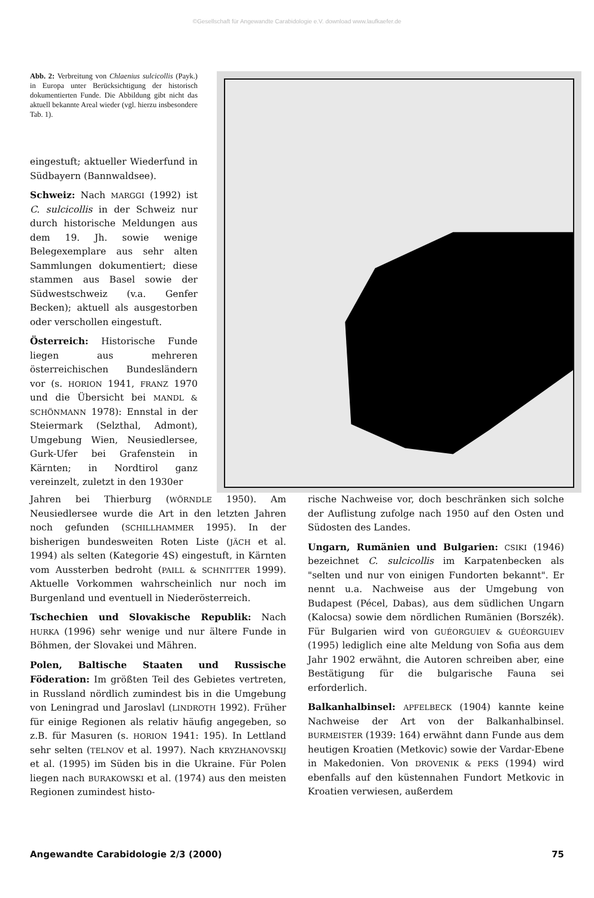©Gesellschaft für Angewandte Carabidologie e.V. download www.laufkaefer.de
Abb. 2: Verbreitung von Chlaenius sulcicollis (Payk.) in Europa unter Berücksichtigung der historisch dokumentierten Funde. Die Abbildung gibt nicht das aktuell bekannte Areal wieder (vgl. hierzu insbesondere Tab. 1).
eingestuft; aktueller Wiederfund in Südbayern (Bannwaldsee).
Schweiz: Nach MARGGI (1992) ist C. sulcicollis in der Schweiz nur durch historische Meldungen aus dem 19. Jh. sowie wenige Belegexemplare aus sehr alten Sammlungen dokumentiert; diese stammen aus Basel sowie der Südwestschweiz (v.a. Genfer Becken); aktuell als ausgestorben oder verschollen eingestuft.
Österreich: Historische Funde liegen aus mehreren österreichischen Bundesländern vor (s. HORION 1941, FRANZ 1970 und die Übersicht bei MANDL & SCHÖNMANN 1978): Ennstal in der Steiermark (Selzthal, Admont), Umgebung Wien, Neusiedlersee, Gurk-Ufer bei Grafenstein in Kärnten; in Nordtirol ganz vereinzelt, zuletzt in den 1930er
?
Jahren bei Thierburg (WÖRNDLE 1950). Am Neusiedlersee wurde die Art in den letzten Jahren noch gefunden (SCHILLHAMMER 1995). In der bisherigen bundesweiten Roten Liste (JÄCH et al. 1994) als selten (Kategorie 4S) eingestuft, in Kärnten vom Aussterben bedroht (PAILL & SCHNITTER 1999). Aktuelle Vorkommen wahrscheinlich nur noch im Burgenland und eventuell in Niederösterreich.
Tschechien und Slovakische Republik: Nach HURKA (1996) sehr wenige und nur ältere Funde in Böhmen, der Slovakei und Mähren.
Polen, Baltische Staaten und Russische Föderation: Im größten Teil des Gebietes vertreten, in Russland nördlich zumindest bis in die Umgebung von Leningrad und Jaroslavl (LINDROTH 1992). Früher für einige Regionen als relativ häufig angegeben, so z.B. für Masuren (s. HORION 1941: 195). In Lettland sehr selten (TELNOV et al. 1997). Nach KRYZHANOVSKIJ et al. (1995) im Süden bis in die Ukraine. Für Polen liegen nach BURAKOWSKI et al. (1974) aus den meisten Regionen zumindest histo-
rische Nachweise vor, doch beschränken sich solche der Auflistung zufolge nach 1950 auf den Osten und Südosten des Landes.
Ungarn, Rumänien und Bulgarien: CSIKI (1946) bezeichnet C. sulcicollis im Karpatenbecken als "selten und nur von einigen Fundorten bekannt". Er nennt u.a. Nachweise aus der Umgebung von Budapest (Pécel, Dabas), aus dem südlichen Ungarn (Kalocsa) sowie dem nördlichen Rumänien (Borszék). Für Bulgarien wird von GUÉORGUIEV & GUÉORGUIEV (1995) lediglich eine alte Meldung von Sofia aus dem Jahr 1902 erwähnt, die Autoren schreiben aber, eine Bestätigung für die bulgarische Fauna sei erforderlich.
Balkanhalbinsel: APFELBECK (1904) kannte keine Nachweise der Art von der Balkanhalbinsel. BURMEISTER (1939: 164) erwähnt dann Funde aus dem heutigen Kroatien (Metkovic) sowie der Vardar-Ebene in Makedonien. Von DROVENIK & PEKS (1994) wird ebenfalls auf den küstennahen Fundort Metkovic in Kroatien verwiesen, außerdem
Angewandte Carabidologie 2/3 (2000) 75